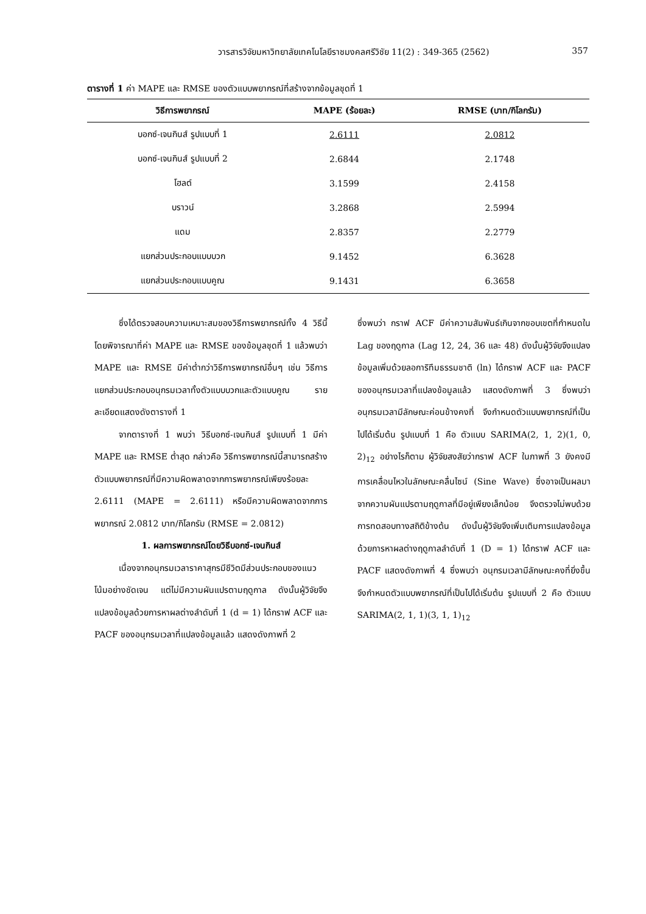วารสารวิจัยมหาวิทยาลัยเทคโนโลยีราชมงคลศรีวิชัย 11(2) : 349-365 (2562)
357
ตารางที่ 1 ค่า MAPE และ RMSE ของตัวแบบพยากรณ์ที่สร้างจากข้อมูลชุดที่ 1
| วิธีการพยากรณ์ | MAPE (ร้อยละ) | RMSE (บาท/กิโลกรัม) |
| --- | --- | --- |
| บอกซ์-เจนกินส์ รูปแบบที่ 1 | 2.6111 | 2.0812 |
| บอกซ์-เจนกินส์ รูปแบบที่ 2 | 2.6844 | 2.1748 |
| โฮลต์ | 3.1599 | 2.4158 |
| บราวน์ | 3.2868 | 2.5994 |
| แดม | 2.8357 | 2.2779 |
| แยกส่วนประกอบแบบบวก | 9.1452 | 6.3628 |
| แยกส่วนประกอบแบบคูณ | 9.1431 | 6.3658 |
ซึ่งได้ตรวจสอบความเหมาะสมของวิธีการพยากรณ์ทั้ง 4 วิธีนี้โดยพิจารณาที่ค่า MAPE และ RMSE ของข้อมูลชุดที่ 1 แล้วพบว่า MAPE และ RMSE มีค่าต่ำกว่าวิธีการพยากรณ์อื่นๆ เช่น วิธีการแยกส่วนประกอบอนุกรมเวลาทั้งตัวแบบบวกและตัวแบบคูณ รายละเอียดแสดงดังตารางที่ 1
จากตารางที่ 1 พบว่า วิธีบอกซ์-เจนกินส์ รูปแบบที่ 1 มีค่า MAPE และ RMSE ต่ำสุด กล่าวคือ วิธีการพยากรณ์นี้สามารถสร้างตัวแบบพยากรณ์ที่มีความผิดพลาดจากการพยากรณ์เพียงร้อยละ 2.6111 (MAPE = 2.6111) หรือมีความผิดพลาดจากการพยากรณ์ 2.0812 บาท/กิโลกรัม (RMSE = 2.0812)
1. ผลการพยากรณ์โดยวิธีบอกซ์-เจนกินส์
เนื่องจากอนุกรมเวลาราคาสุกรมีชีวิตมีส่วนประกอบของแนวโน้มอย่างชัดเจน แต่ไม่มีความผันแปรตามฤดูกาล ดังนั้นผู้วิจัยจึงแปลงข้อมูลด้วยการหาผลต่างลำดับที่ 1 (d = 1) ได้กราฟ ACF และ PACF ของอนุกรมเวลาที่แปลงข้อมูลแล้ว แสดงดังภาพที่ 2
ซึ่งพบว่า กราฟ ACF มีค่าความสัมพันธ์เกินจากขอบเขตที่กำหนดใน Lag ของฤดูกาล (Lag 12, 24, 36 และ 48) ดังนั้นผู้วิจัยจึงแปลงข้อมูลเพิ่มด้วยลอการิทึมธรรมชาติ (ln) ได้กราฟ ACF และ PACF ของอนุกรมเวลาที่แปลงข้อมูลแล้ว แสดงดังภาพที่ 3 ซึ่งพบว่า อนุกรมเวลามีลักษณะค่อนข้างคงที่ จึงกำหนดตัวแบบพยากรณ์ที่เป็นไปได้เริ่มต้น รูปแบบที่ 1 คือ ตัวแบบ SARIMA(2, 1, 2)(1, 0, 2)<sub>12</sub> อย่างไรก็ตาม ผู้วิจัยสงสัยว่ากราฟ ACF ในภาพที่ 3 ยังคงมีการเคลื่อนไหวในลักษณะคลื่นไซน์ (Sine Wave) ซึ่งอาจเป็นผลมาจากความผันแปรตามฤดูกาลที่มีอยู่เพียงเล็กน้อย จึงตรวจไม่พบด้วยการทดสอบทางสถิติข้างต้น ดังนั้นผู้วิจัยจึงเพิ่มเติมการแปลงข้อมูลด้วยการหาผลต่างฤดูกาลลำดับที่ 1 (D = 1) ได้กราฟ ACF และ PACF แสดงดังภาพที่ 4 ซึ่งพบว่า อนุกรมเวลามีลักษณะคงที่ยิ่งขึ้น จึงกำหนดตัวแบบพยากรณ์ที่เป็นไปได้เริ่มต้น รูปแบบที่ 2 คือ ตัวแบบ SARIMA(2, 1, 1)(3, 1, 1)<sub>12</sub>